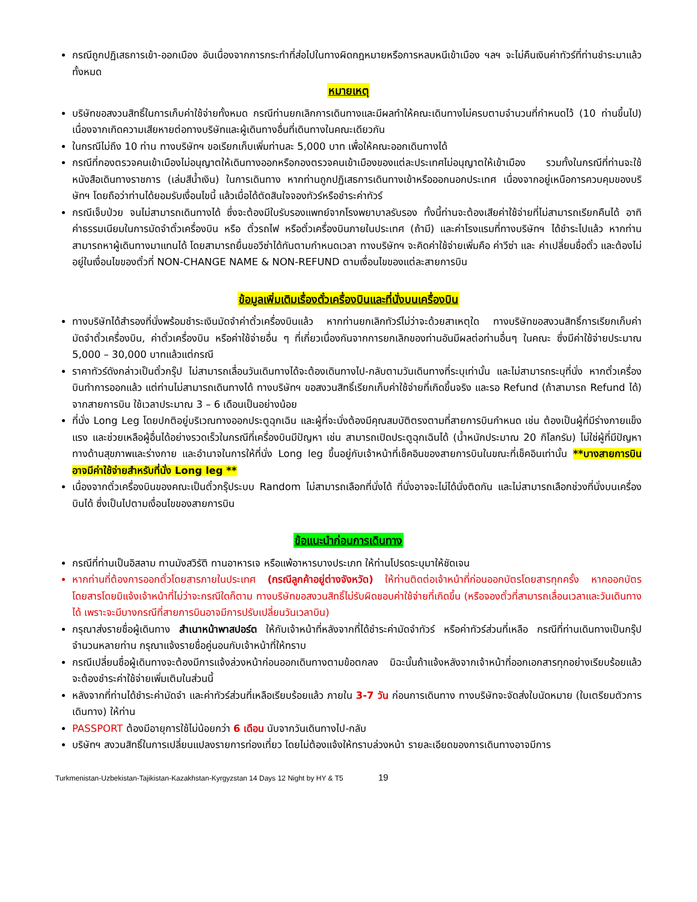กรณีถูกปฏิเสธการเข้า-ออกเมือง อันเนื่องจากการกระทำที่ส่อไปในทางผิดกฎหมายหรือการหลบหนีเข้าเมือง ฯลฯ จะไม่คืนเงินค่าทัวร์ที่ท่านชำระมาแล้วทั้งหมด
หมายเหตุ
บริษัทขอสงวนสิทธิ์ในการเก็บค่าใช้จ่ายทั้งหมด กรณีท่านยกเลิกการเดินทางและมีผลทำให้คณะเดินทางไม่ครบตามจำนวนที่กำหนดไว้ (10 ท่านขึ้นไป) เนื่องจากเกิดความเสียหายต่อทางบริษัทและผู้เดินทางอื่นที่เดินทางในคณะเดียวกัน
ในกรณีไม่ถึง 10 ท่าน ทางบริษัทฯ ขอเรียกเก็บเพิ่มท่านละ 5,000 บาท เพื่อให้คณะออกเดินทางได้
กรณีที่กองตรวจคนเข้าเมืองไม่อนุญาตให้เดินทางออกหรือกองตรวจคนเข้าเมืองของแต่ละประเทศไม่อนุญาตให้เข้าเมือง รวมทั้งในกรณีที่ท่านจะใช้หนังสือเดินทางราชการ (เล่มสีน้ำเงิน) ในการเดินทาง หากท่านถูกปฏิเสธการเดินทางเข้าหรือออกนอกประเทศ เนื่องจากอยู่เหนือการควบคุมของบริษัทฯ โดยถือว่าท่านได้ยอมรับเงื่อนไขนี้ แล้วเมื่อได้ตัดสินใจจองทัวร์หรือชำระค่าทัวร์
กรณีเจ็บป่วย จนไม่สามารถเดินทางได้ ซึ่งจะต้องมีใบรับรองแพทย์จากโรงพยาบาลรับรอง ทั้งนี้ท่านจะต้องเสียค่าใช้จ่ายที่ไม่สามารถเรียกคืนได้ อาทิ ค่าธรรมเนียมในการมัดจำตั๋วเครื่องบิน หรือ ตั๋วรถไฟ หรือตั๋วเครื่องบินภายในประเทศ (ถ้ามี) และค่าโรงแรมที่ทางบริษัทฯ ได้ชำระไปแล้ว หากท่านสามารถหาผู้เดินทางมาแทนได้ โดยสามารถยื่นขอวีซ่าได้ทันตามกำหนดเวลา ทางบริษัทฯ จะคิดค่าใช้จ่ายเพิ่มคือ ค่าวีซ่า และ ค่าเปลี่ยนชื่อตั๋ว และต้องไม่อยู่ในเงื่อนไขของตั๋วที่ NON-CHANGE NAME & NON-REFUND ตามเงื่อนไขของแต่ละสายการบิน
ข้อมูลเพิ่มเติมเรื่องตั๋วเครื่องบินและที่นั่งบนเครื่องบิน
ทางบริษัทได้สำรองที่นั่งพร้อมชำระเงินมัดจำค่าตั๋วเครื่องบินแล้ว หากท่านยกเลิกทัวร์ไม่ว่าจะด้วยสาเหตุใด ทางบริษัทขอสงวนสิทธิ์การเรียกเก็บค่ามัดจำตั๋วเครื่องบิน, ค่าตั๋วเครื่องบิน หรือค่าใช้จ่ายอื่น ๆ ที่เกี่ยวเนื่องกันจากการยกเลิกของท่านอันมีผลต่อท่านอื่นๆ ในคณะ ซึ่งมีค่าใช้จ่ายประมาณ 5,000 – 30,000 บาทแล้วแต่กรณี
ราคาทัวร์ดังกล่าวเป็นตั๋วกรุ๊ป ไม่สามารถเลื่อนวันเดินทางได้จะต้องเดินทางไป-กลับตามวันเดินทางที่ระบุเท่านั้น และไม่สามารถระบุที่นั่ง หากตั๋วเครื่องบินทำการออกแล้ว แต่ท่านไม่สามารถเดินทางได้ ทางบริษัทฯ ขอสงวนสิทธิ์เรียกเก็บค่าใช้จ่ายที่เกิดขึ้นจริง และรอ Refund (ถ้าสามารถ Refund ได้) จากสายการบิน ใช้เวลาประมาณ 3 – 6 เดือนเป็นอย่างน้อย
ที่นั่ง Long Leg โดยปกติอยู่บริเวณทางออกประตูฉุกเฉิน และผู้ที่จะนั่งต้องมีคุณสมบัติตรงตามที่สายการบินกำหนด เช่น ต้องเป็นผู้ที่มีร่างกายแข็งแรง และช่วยเหลือผู้อื่นได้อย่างรวดเร็วในกรณีที่เครื่องบินมีปัญหา เช่น สามารถเปิดประตูฉุกเฉินได้ (น้ำหนักประมาณ 20 กิโลกรัม) ไม่ใช่ผู้ที่มีปัญหาทางด้านสุขภาพและร่างกาย และอำนาจในการให้ที่นั่ง Long leg ขึ้นอยู่กับเจ้าหน้าที่เช็คอินของสายการบินในขณะที่เช็คอินเท่านั้น **บางสายการบินอาจมีค่าใช้จ่ายสำหรับที่นั่ง Long leg **
เนื่องจากตั๋วเครื่องบินของคณะเป็นตั๋วกรุ๊ประบบ Random ไม่สามารถเลือกที่นั่งได้ ที่นั่งอาจจะไม่ได้นั่งติดกัน และไม่สามารถเลือกช่วงที่นั่งบนเครื่องบินได้ ซึ่งเป็นไปตามเงื่อนไขของสายการบิน
ข้อแนะนำก่อนการเดินทาง
กรณีที่ท่านเป็นอิสลาม ทานมังสวิรัติ ทานอาหารเจ หรือแพ้อาหารบางประเภท ให้ท่านโปรดระบุมาให้ชัดเจน
หากท่านที่ต้องการออกตั๋วโดยสารภายในประเทศ (กรณีลูกค้าอยู่ต่างจังหวัด) ให้ท่านติดต่อเจ้าหน้าที่ก่อนออกบัตรโดยสารทุกครั้ง หากออกบัตรโดยสารโดยมิแจ้งเจ้าหน้าที่ไม่ว่าจะกรณีใดก็ตาม ทางบริษัทขอสงวนสิทธิ์ไม่รับผิดชอบค่าใช้จ่ายที่เกิดขึ้น (หรือจองตั๋วที่สามารถเลื่อนเวลาและวันเดินทางได้ เพราะจะมีบางกรณีที่สายการบินอาจมีการปรับเปลี่ยนวันเวลาบิน)
กรุณาส่งรายชื่อผู้เดินทาง สำเนาหน้าพาสปอร์ต ให้กับเจ้าหน้าที่หลังจากที่ได้ชำระค่ามัดจำทัวร์ หรือค่าทัวร์ส่วนที่เหลือ กรณีที่ท่านเดินทางเป็นกรุ๊ปจำนวนหลายท่าน กรุณาแจ้งรายชื่อคู่นอนกับเจ้าหน้าที่ให้ทราบ
กรณีเปลี่ยนชื่อผู้เดินทางจะต้องมีการแจ้งล่วงหน้าก่อนออกเดินทางตามข้อตกลง มิฉะนั้นถ้าแจ้งหลังจากเจ้าหน้าที่ออกเอกสารทุกอย่างเรียบร้อยแล้ว จะต้องชำระค่าใช้จ่ายเพิ่มเติมในส่วนนี้
หลังจากที่ท่านได้ชำระค่ามัดจำ และค่าทัวร์ส่วนที่เหลือเรียบร้อยแล้ว ภายใน 3-7 วัน ก่อนการเดินทาง ทางบริษัทจะจัดส่งใบนัดหมาย (ใบเตรียมตัวการเดินทาง) ให้ท่าน
PASSPORT ต้องมีอายุการใช้ไม่น้อยกว่า 6 เดือน นับจากวันเดินทางไป-กลับ
บริษัทฯ สงวนสิทธิ์ในการเปลี่ยนแปลงรายการท่องเที่ยว โดยไม่ต้องแจ้งให้ทราบล่วงหน้า รายละเอียดของการเดินทางอาจมีการ
Turkmenistan-Uzbekistan-Tajikistan-Kazakhstan-Kyrgyzstan 14 Days 12 Night by HY & T5 19